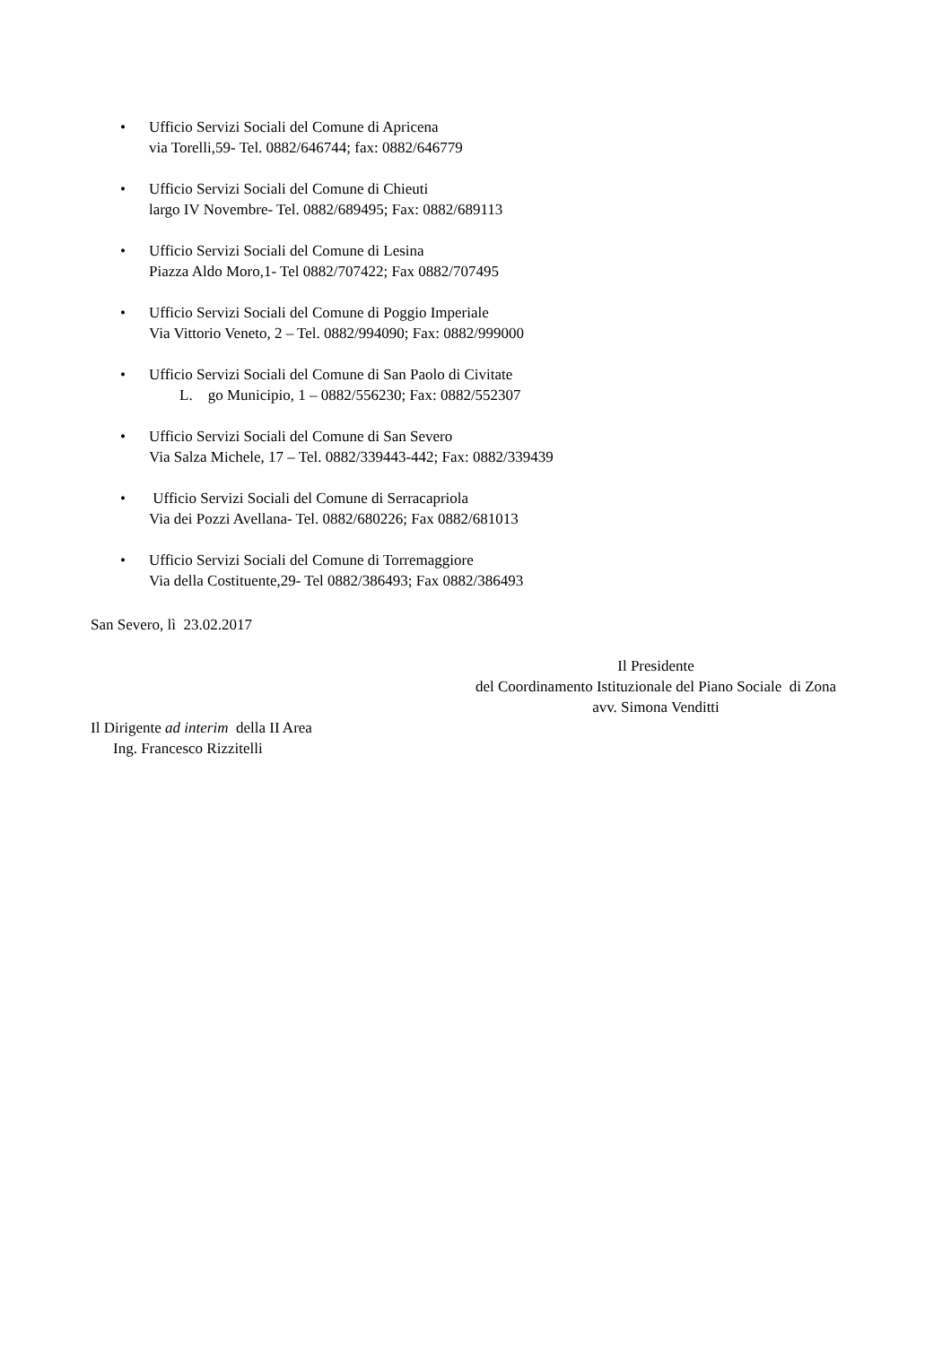• Ufficio Servizi Sociali del Comune di Apricena
via Torelli,59- Tel. 0882/646744; fax: 0882/646779
• Ufficio Servizi Sociali del Comune di Chieuti
largo IV Novembre- Tel. 0882/689495; Fax: 0882/689113
• Ufficio Servizi Sociali del Comune di Lesina
Piazza Aldo Moro,1- Tel 0882/707422; Fax 0882/707495
• Ufficio Servizi Sociali del Comune di Poggio Imperiale
Via Vittorio Veneto, 2 – Tel. 0882/994090; Fax: 0882/999000
• Ufficio Servizi Sociali del Comune di San Paolo di Civitate
L. go Municipio, 1 – 0882/556230; Fax: 0882/552307
• Ufficio Servizi Sociali del Comune di San Severo
Via Salza Michele, 17 – Tel. 0882/339443-442; Fax: 0882/339439
• Ufficio Servizi Sociali del Comune di Serracapriola
Via dei Pozzi Avellana- Tel. 0882/680226; Fax 0882/681013
• Ufficio Servizi Sociali del Comune di Torremaggiore
Via della Costituente,29- Tel 0882/386493; Fax 0882/386493
San Severo, lì 23.02.2017
Il Presidente
del Coordinamento Istituzionale del Piano Sociale di Zona
avv. Simona Venditti
Il Dirigente ad interim della II Area
Ing. Francesco Rizzitelli